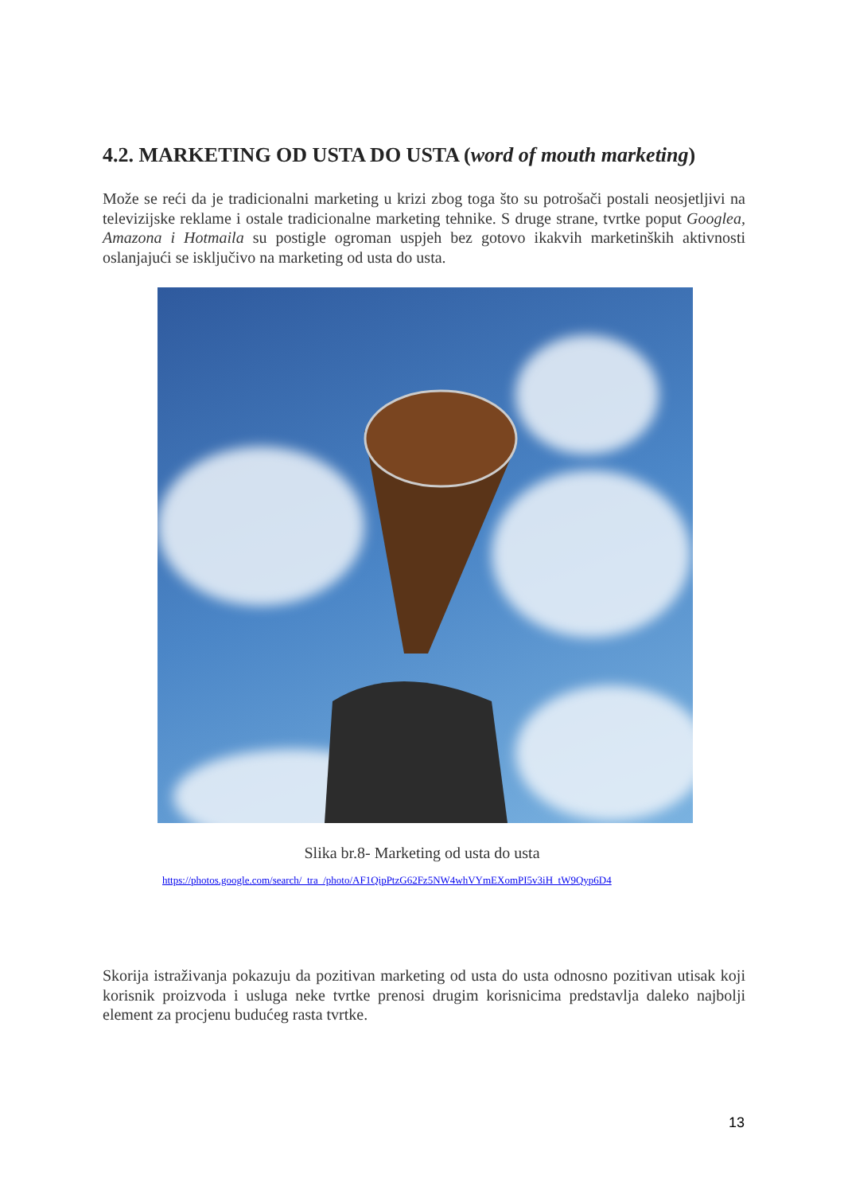4.2. MARKETING OD USTA DO USTA (word of mouth marketing)
Može se reći da je tradicionalni marketing u krizi zbog toga što su potrošači postali neosjetljivi na televizijske reklame i ostale tradicionalne marketing tehnike. S druge strane, tvrtke poput Googlea, Amazona i Hotmaila su postigle ogroman uspjeh bez gotovo ikakvih marketinških aktivnosti oslanjajući se isključivo na marketing od usta do usta.
Slika br.8- Marketing od usta do usta
https://photos.google.com/search/_tra_/photo/AF1QipPtzG62Fz5NW4whVYmEXomPI5v3iH_tW9Qyp6D4
Skorija istraživanja pokazuju da pozitivan marketing od usta do usta odnosno pozitivan utisak koji korisnik proizvoda i usluga neke tvrtke prenosi drugim korisnicima predstavlja daleko najbolji element za procjenu budućeg rasta tvrtke.
13